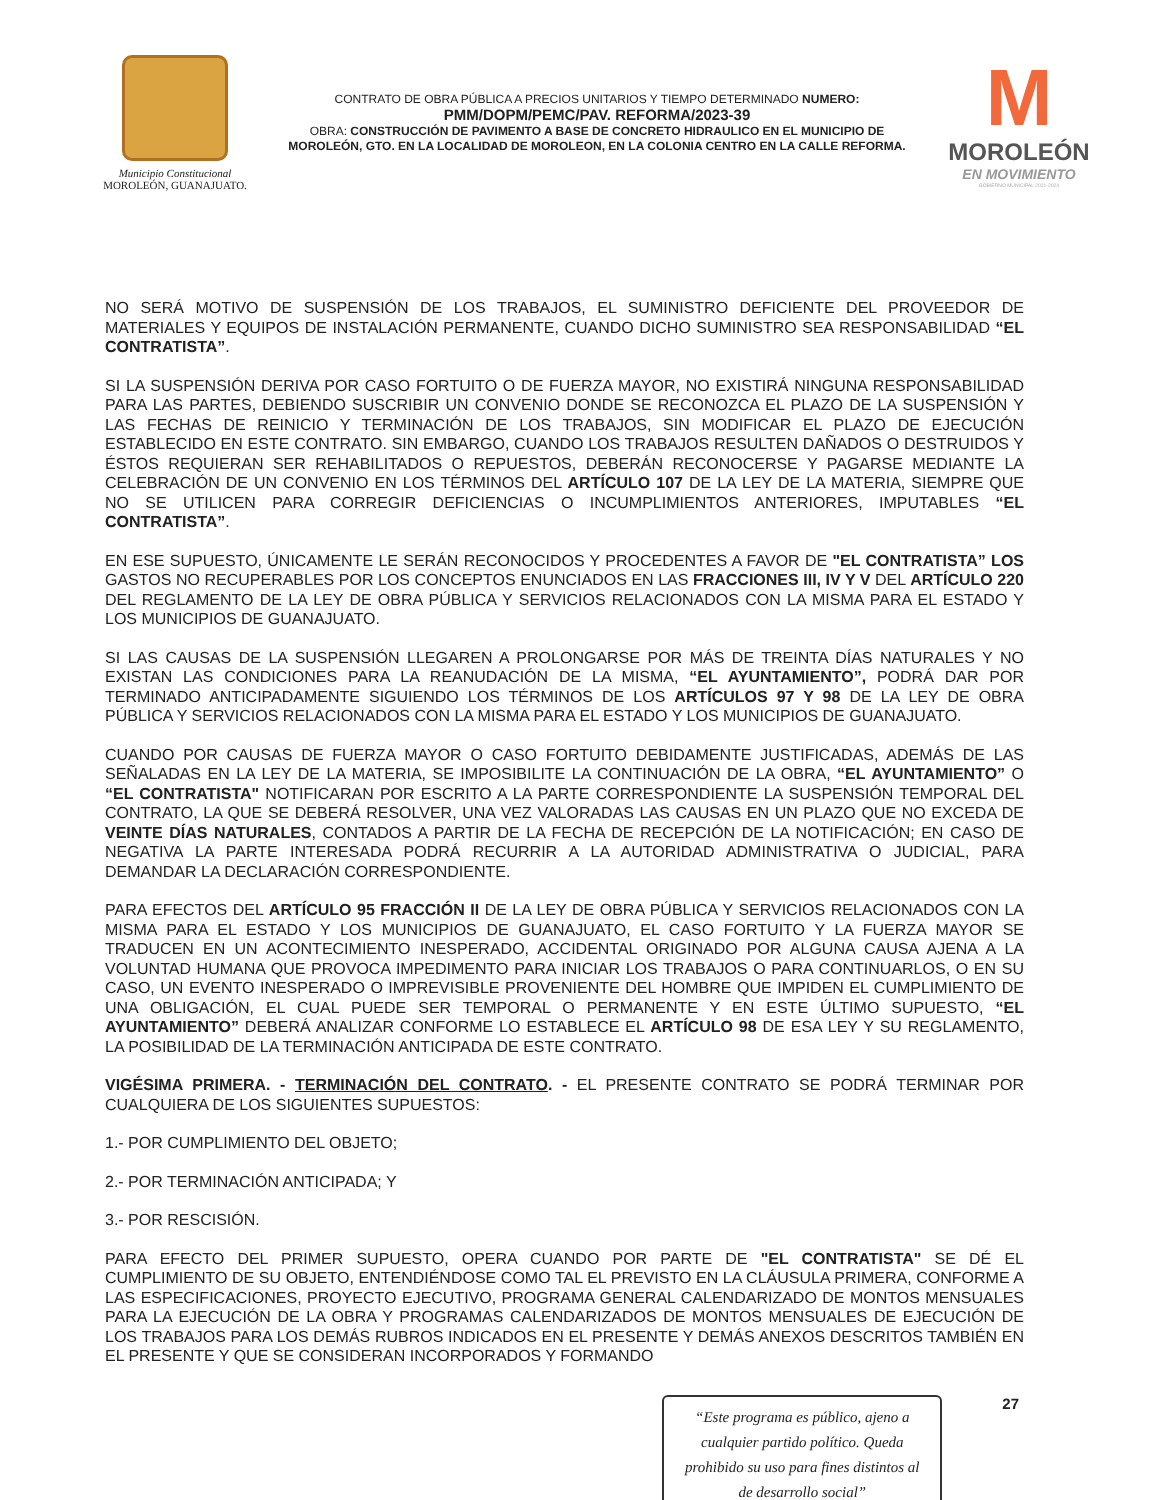Municipio Constitucional
MOROLEÓN, GUANAJUATO.
CONTRATO DE OBRA PÚBLICA A PRECIOS UNITARIOS Y TIEMPO DETERMINADO NUMERO:
PMM/DOPM/PEMC/PAV. REFORMA/2023-39
OBRA: CONSTRUCCIÓN DE PAVIMENTO A BASE DE CONCRETO HIDRAULICO EN EL MUNICIPIO DE MOROLEÓN, GTO. EN LA LOCALIDAD DE MOROLEON, EN LA COLONIA CENTRO EN LA CALLE REFORMA.
M
MOROLEÓN
EN MOVIMIENTO
GOBIERNO MUNICIPAL 2021-2024
NO SERÁ MOTIVO DE SUSPENSIÓN DE LOS TRABAJOS, EL SUMINISTRO DEFICIENTE DEL PROVEEDOR DE MATERIALES Y EQUIPOS DE INSTALACIÓN PERMANENTE, CUANDO DICHO SUMINISTRO SEA RESPONSABILIDAD “EL CONTRATISTA”.
SI LA SUSPENSIÓN DERIVA POR CASO FORTUITO O DE FUERZA MAYOR, NO EXISTIRÁ NINGUNA RESPONSABILIDAD PARA LAS PARTES, DEBIENDO SUSCRIBIR UN CONVENIO DONDE SE RECONOZCA EL PLAZO DE LA SUSPENSIÓN Y LAS FECHAS DE REINICIO Y TERMINACIÓN DE LOS TRABAJOS, SIN MODIFICAR EL PLAZO DE EJECUCIÓN ESTABLECIDO EN ESTE CONTRATO. SIN EMBARGO, CUANDO LOS TRABAJOS RESULTEN DAÑADOS O DESTRUIDOS Y ÉSTOS REQUIERAN SER REHABILITADOS O REPUESTOS, DEBERÁN RECONOCERSE Y PAGARSE MEDIANTE LA CELEBRACIÓN DE UN CONVENIO EN LOS TÉRMINOS DEL ARTÍCULO 107 DE LA LEY DE LA MATERIA, SIEMPRE QUE NO SE UTILICEN PARA CORREGIR DEFICIENCIAS O INCUMPLIMIENTOS ANTERIORES, IMPUTABLES “EL CONTRATISTA”.
EN ESE SUPUESTO, ÚNICAMENTE LE SERÁN RECONOCIDOS Y PROCEDENTES A FAVOR DE "EL CONTRATISTA” LOS GASTOS NO RECUPERABLES POR LOS CONCEPTOS ENUNCIADOS EN LAS FRACCIONES III, IV Y V DEL ARTÍCULO 220 DEL REGLAMENTO DE LA LEY DE OBRA PÚBLICA Y SERVICIOS RELACIONADOS CON LA MISMA PARA EL ESTADO Y LOS MUNICIPIOS DE GUANAJUATO.
SI LAS CAUSAS DE LA SUSPENSIÓN LLEGAREN A PROLONGARSE POR MÁS DE TREINTA DÍAS NATURALES Y NO EXISTAN LAS CONDICIONES PARA LA REANUDACIÓN DE LA MISMA, “EL AYUNTAMIENTO”, PODRÁ DAR POR TERMINADO ANTICIPADAMENTE SIGUIENDO LOS TÉRMINOS DE LOS ARTÍCULOS 97 Y 98 DE LA LEY DE OBRA PÚBLICA Y SERVICIOS RELACIONADOS CON LA MISMA PARA EL ESTADO Y LOS MUNICIPIOS DE GUANAJUATO.
CUANDO POR CAUSAS DE FUERZA MAYOR O CASO FORTUITO DEBIDAMENTE JUSTIFICADAS, ADEMÁS DE LAS SEÑALADAS EN LA LEY DE LA MATERIA, SE IMPOSIBILITE LA CONTINUACIÓN DE LA OBRA, “EL AYUNTAMIENTO” O “EL CONTRATISTA" NOTIFICARAN POR ESCRITO A LA PARTE CORRESPONDIENTE LA SUSPENSIÓN TEMPORAL DEL CONTRATO, LA QUE SE DEBERÁ RESOLVER, UNA VEZ VALORADAS LAS CAUSAS EN UN PLAZO QUE NO EXCEDA DE VEINTE DÍAS NATURALES, CONTADOS A PARTIR DE LA FECHA DE RECEPCIÓN DE LA NOTIFICACIÓN; EN CASO DE NEGATIVA LA PARTE INTERESADA PODRÁ RECURRIR A LA AUTORIDAD ADMINISTRATIVA O JUDICIAL, PARA DEMANDAR LA DECLARACIÓN CORRESPONDIENTE.
PARA EFECTOS DEL ARTÍCULO 95 FRACCIÓN II DE LA LEY DE OBRA PÚBLICA Y SERVICIOS RELACIONADOS CON LA MISMA PARA EL ESTADO Y LOS MUNICIPIOS DE GUANAJUATO, EL CASO FORTUITO Y LA FUERZA MAYOR SE TRADUCEN EN UN ACONTECIMIENTO INESPERADO, ACCIDENTAL ORIGINADO POR ALGUNA CAUSA AJENA A LA VOLUNTAD HUMANA QUE PROVOCA IMPEDIMENTO PARA INICIAR LOS TRABAJOS O PARA CONTINUARLOS, O EN SU CASO, UN EVENTO INESPERADO O IMPREVISIBLE PROVENIENTE DEL HOMBRE QUE IMPIDEN EL CUMPLIMIENTO DE UNA OBLIGACIÓN, EL CUAL PUEDE SER TEMPORAL O PERMANENTE Y EN ESTE ÚLTIMO SUPUESTO, “EL AYUNTAMIENTO” DEBERÁ ANALIZAR CONFORME LO ESTABLECE EL ARTÍCULO 98 DE ESA LEY Y SU REGLAMENTO, LA POSIBILIDAD DE LA TERMINACIÓN ANTICIPADA DE ESTE CONTRATO.
VIGÉSIMA PRIMERA. - TERMINACIÓN DEL CONTRATO. - EL PRESENTE CONTRATO SE PODRÁ TERMINAR POR CUALQUIERA DE LOS SIGUIENTES SUPUESTOS:
1.- POR CUMPLIMIENTO DEL OBJETO;
2.- POR TERMINACIÓN ANTICIPADA; Y
3.- POR RESCISIÓN.
PARA EFECTO DEL PRIMER SUPUESTO, OPERA CUANDO POR PARTE DE "EL CONTRATISTA" SE DÉ EL CUMPLIMIENTO DE SU OBJETO, ENTENDIÉNDOSE COMO TAL EL PREVISTO EN LA CLÁUSULA PRIMERA, CONFORME A LAS ESPECIFICACIONES, PROYECTO EJECUTIVO, PROGRAMA GENERAL CALENDARIZADO DE MONTOS MENSUALES PARA LA EJECUCIÓN DE LA OBRA Y PROGRAMAS CALENDARIZADOS DE MONTOS MENSUALES DE EJECUCIÓN DE LOS TRABAJOS PARA LOS DEMÁS RUBROS INDICADOS EN EL PRESENTE Y DEMÁS ANEXOS DESCRITOS TAMBIÉN EN EL PRESENTE Y QUE SE CONSIDERAN INCORPORADOS Y FORMANDO
“Este programa es público, ajeno a cualquier partido político. Queda prohibido su uso para fines distintos al de desarrollo social”
27